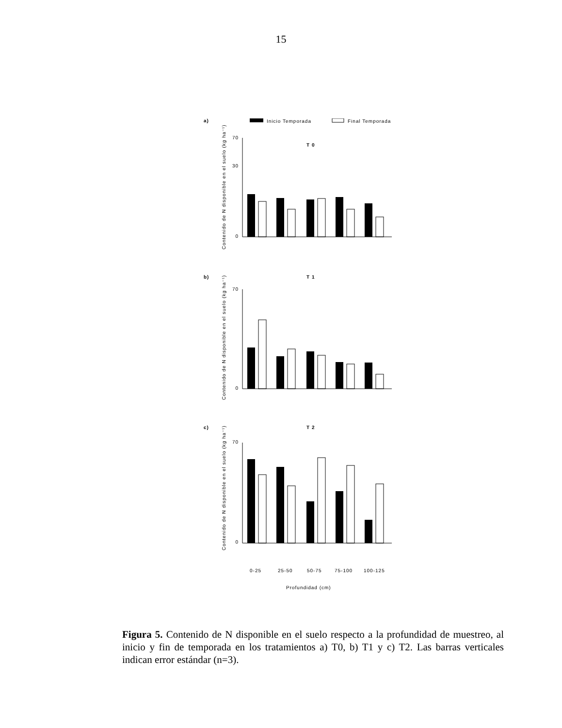15
a)
Inicio Temporada
Final Temporada
T 0
b)
T 1
c)
T 2
0-25
25-50
50-75
75-100
100-125
Profundidad (cm)
Contenido de N disponible en el suelo (kg ha⁻¹)
Contenido de N disponible en el suelo (kg ha⁻¹)
Contenido de N disponible en el suelo (kg ha⁻¹)
70
30
0
70
0
70
0
Figura 5. Contenido de N disponible en el suelo respecto a la profundidad de muestreo, al inicio y fin de temporada en los tratamientos a) T0, b) T1 y c) T2. Las barras verticales indican error estándar (n=3).